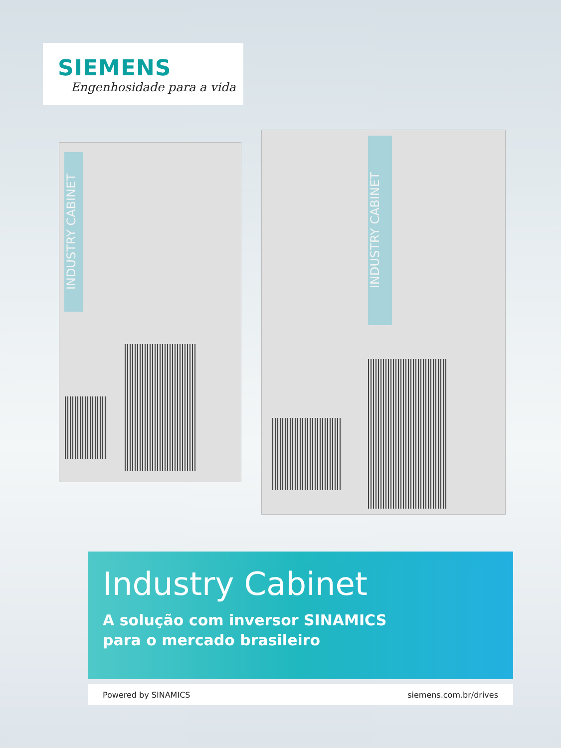SIEMENS
Engenhosidade para a vida
INDUSTRY CABINET
INDUSTRY CABINET
Industry Cabinet
A solução com inversor SINAMICS
para o mercado brasileiro
Powered by SINAMICS siemens.com.br/drives